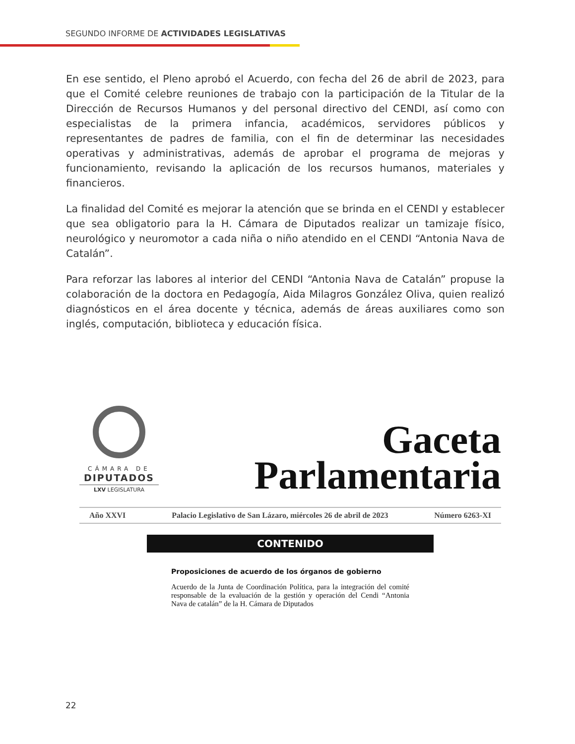SEGUNDO INFORME DE ACTIVIDADES LEGISLATIVAS
En ese sentido, el Pleno aprobó el Acuerdo, con fecha del 26 de abril de 2023, para que el Comité celebre reuniones de trabajo con la participación de la Titular de la Dirección de Recursos Humanos y del personal directivo del CENDI, así como con especialistas de la primera infancia, académicos, servidores públicos y representantes de padres de familia, con el fin de determinar las necesidades operativas y administrativas, además de aprobar el programa de mejoras y funcionamiento, revisando la aplicación de los recursos humanos, materiales y financieros.
La finalidad del Comité es mejorar la atención que se brinda en el CENDI y establecer que sea obligatorio para la H. Cámara de Diputados realizar un tamizaje físico, neurológico y neuromotor a cada niña o niño atendido en el CENDI “Antonia Nava de Catalán”.
Para reforzar las labores al interior del CENDI “Antonia Nava de Catalán” propuse la colaboración de la doctora en Pedagogía, Aida Milagros González Oliva, quien realizó diagnósticos en el área docente y técnica, además de áreas auxiliares como son inglés, computación, biblioteca y educación física.
CÁMARA DE
DIPUTADOS
LXV LEGISLATURA
Gaceta
Parlamentaria
Año XXVI Palacio Legislativo de San Lázaro, miércoles 26 de abril de 2023 Número 6263-XI
CONTENIDO
Proposiciones de acuerdo de los órganos de gobierno
Acuerdo de la Junta de Coordinación Política, para la integración del comité responsable de la evaluación de la gestión y operación del Cendi “Antonia Nava de catalán” de la H. Cámara de Diputados
22